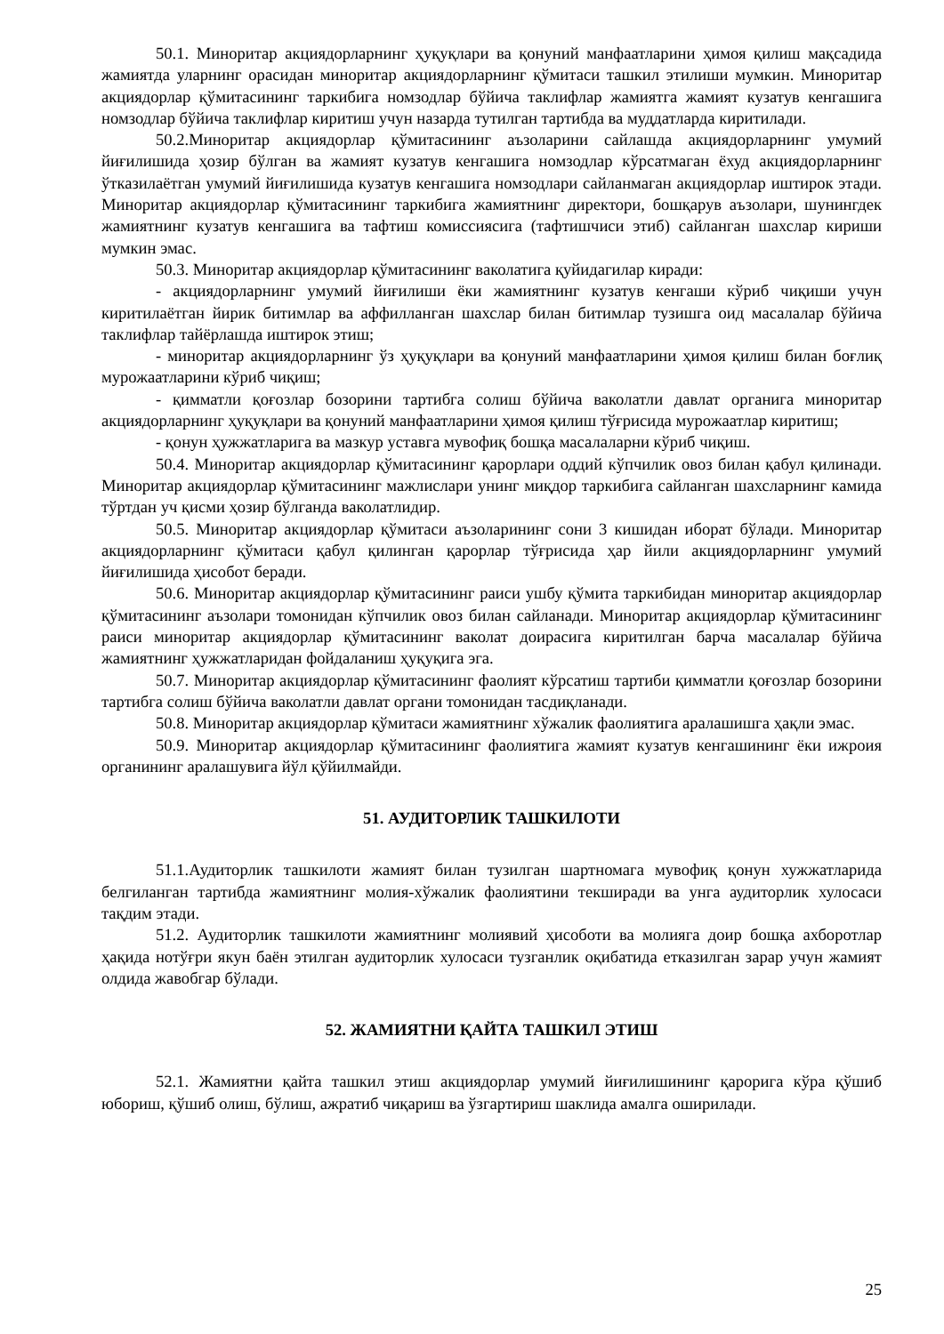50.1. Миноритар акциядорларнинг ҳуқуқлари ва қонуний манфаатларини ҳимоя қилиш мақсадида жамиятда уларнинг орасидан миноритар акциядорларнинг қўмитаси ташкил этилиши мумкин. Миноритар акциядорлар қўмитасининг таркибига номзодлар бўйича таклифлар жамиятга жамият кузатув кенгашига номзодлар бўйича таклифлар киритиш учун назарда тутилган тартибда ва муддатларда киритилади.
50.2.Миноритар акциядорлар қўмитасининг аъзоларини сайлашда акциядорларнинг умумий йиғилишида ҳозир бўлган ва жамият кузатув кенгашига номзодлар кўрсатмаган ёхуд акциядорларнинг ўтказилаётган умумий йиғилишида кузатув кенгашига номзодлари сайланмаган акциядорлар иштирок этади. Миноритар акциядорлар қўмитасининг таркибига жамиятнинг директори, бошқарув аъзолари, шунингдек жамиятнинг кузатув кенгашига ва тафтиш комиссиясига (тафтишчиси этиб) сайланган шахслар кириши мумкин эмас.
50.3. Миноритар акциядорлар қўмитасининг ваколатига қуйидагилар киради:
- акциядорларнинг умумий йиғилиши ёки жамиятнинг кузатув кенгаши кўриб чиқиши учун киритилаётган йирик битимлар ва аффилланган шахслар билан битимлар тузишга оид масалалар бўйича таклифлар тайёрлашда иштирок этиш;
- миноритар акциядорларнинг ўз ҳуқуқлари ва қонуний манфаатларини ҳимоя қилиш билан боғлиқ мурожаатларини кўриб чиқиш;
- қимматли қоғозлар бозорини тартибга солиш бўйича ваколатли давлат органига миноритар акциядорларнинг ҳуқуқлари ва қонуний манфаатларини ҳимоя қилиш тўғрисида мурожаатлар киритиш;
- қонун ҳужжатларига ва мазкур уставга мувофиқ бошқа масалаларни кўриб чиқиш.
50.4. Миноритар акциядорлар қўмитасининг қарорлари оддий кўпчилик овоз билан қабул қилинади. Миноритар акциядорлар қўмитасининг мажлислари унинг миқдор таркибига сайланган шахсларнинг камида тўртдан уч қисми ҳозир бўлганда ваколатлидир.
50.5. Миноритар акциядорлар қўмитаси аъзоларининг сони 3 кишидан иборат бўлади. Миноритар акциядорларнинг қўмитаси қабул қилинган қарорлар тўғрисида ҳар йили акциядорларнинг умумий йиғилишида ҳисобот беради.
50.6. Миноритар акциядорлар қўмитасининг раиси ушбу қўмита таркибидан миноритар акциядорлар қўмитасининг аъзолари томонидан кўпчилик овоз билан сайланади. Миноритар акциядорлар қўмитасининг раиси миноритар акциядорлар қўмитасининг ваколат доирасига киритилган барча масалалар бўйича жамиятнинг ҳужжатларидан фойдаланиш ҳуқуқига эга.
50.7. Миноритар акциядорлар қўмитасининг фаолият кўрсатиш тартиби қимматли қоғозлар бозорини тартибга солиш бўйича ваколатли давлат органи томонидан тасдиқланади.
50.8. Миноритар акциядорлар қўмитаси жамиятнинг хўжалик фаолиятига аралашишга ҳақли эмас.
50.9. Миноритар акциядорлар қўмитасининг фаолиятига жамият кузатув кенгашининг ёки ижроия органининг аралашувига йўл қўйилмайди.
51. АУДИТОРЛИК ТАШКИЛОТИ
51.1.Аудиторлик ташкилоти жамият билан тузилган шартномага мувофиқ қонун хужжатларида белгиланган тартибда жамиятнинг молия-хўжалик фаолиятини текширади ва унга аудиторлик хулосаси тақдим этади.
51.2. Аудиторлик ташкилоти жамиятнинг молиявий ҳисоботи ва молияга доир бошқа ахборотлар ҳақида нотўғри якун баён этилган аудиторлик хулосаси тузганлик оқибатида етказилган зарар учун жамият олдида жавобгар бўлади.
52. ЖАМИЯТНИ ҚАЙТА ТАШКИЛ ЭТИШ
52.1. Жамиятни қайта ташкил этиш акциядорлар умумий йиғилишининг қарорига кўра қўшиб юбориш, қўшиб олиш, бўлиш, ажратиб чиқариш ва ўзгартириш шаклида амалга оширилади.
25